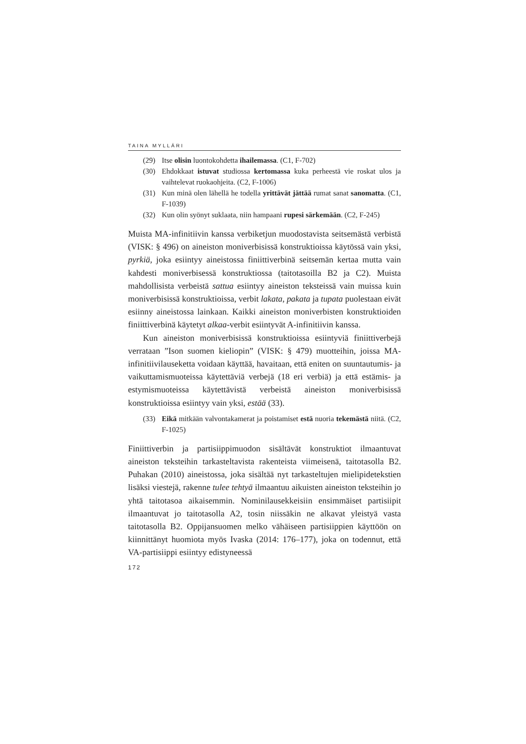TAINA MYLLÄRI
(29) Itse olisin luontokohdetta ihailemassa. (C1, F-702)
(30) Ehdokkaat istuvat studiossa kertomassa kuka perheestä vie roskat ulos ja vaihtelevat ruokaohjeita. (C2, F-1006)
(31) Kun minä olen lähellä he todella yrittävät jättää rumat sanat sano­matta. (C1, F-1039)
(32) Kun olin syönyt suklaata, niin hampaani rupesi särkemään. (C2, F-245)
Muista MA-infinitiivin kanssa verbiketjun muodostavista seitsemästä verbistä (VISK: § 496) on aineiston moniverbisissä konstruktioissa käy­tössä vain yksi, pyrkiä, joka esiintyy aineistossa finiittiverbinä seitsemän kertaa mutta vain kahdesti moniverbisessä konstruktiossa (taitotasoilla B2 ja C2). Muista mahdollisista verbeistä sattua esiintyy aineiston teks­teissä vain muissa kuin moniverbisissä konstruktioissa, verbit lakata, pakata ja tupata puolestaan eivät esiinny aineistossa lainkaan. Kaikki aineiston moniverbisten konstruktioiden finiittiverbinä käytetyt alkaa-verbit esiintyvät A-infinitiivin kanssa.
Kun aineiston moniverbisissä konstruktioissa esiintyviä finiittiver­bejä verrataan ”Ison suomen kieliopin” (VISK: § 479) muotteihin, joissa MA-infinitiivilauseketta voidaan käyttää, havaitaan, että eniten on suun­tautumis- ja vaikuttamismuoteissa käytettäviä verbejä (18 eri verbiä) ja että estämis- ja estymismuoteissa käytettävistä verbeistä aineiston moni­verbisissä konstruktioissa esiintyy vain yksi, estää (33).
(33) Eikä mitkään valvontakamerat ja poistamiset estä nuoria tekemästä niitä. (C2, F-1025)
Finiittiverbin ja partisiippimuodon sisältävät konstruktiot ilmaantuvat aineiston teksteihin tarkasteltavista rakenteista viimeisenä, taitotasolla B2. Puhakan (2010) aineistossa, joka sisältää nyt tarkasteltujen mieli­pidetekstien lisäksi viestejä, rakenne tulee tehtyä ilmaantuu aikuisten aineiston teksteihin jo yhtä taitotasoa aikaisemmin. Nominilausekkeisiin ensimmäiset partisiipit ilmaantuvat jo taitotasolla A2, tosin niissäkin ne alkavat yleistyä vasta taitotasolla B2. Oppijansuomen melko vähäiseen partisiippien käyttöön on kiinnittänyt huomiota myös Ivaska (2014: 176–177), joka on todennut, että VA-partisiippi esiintyy edistyneessä
172